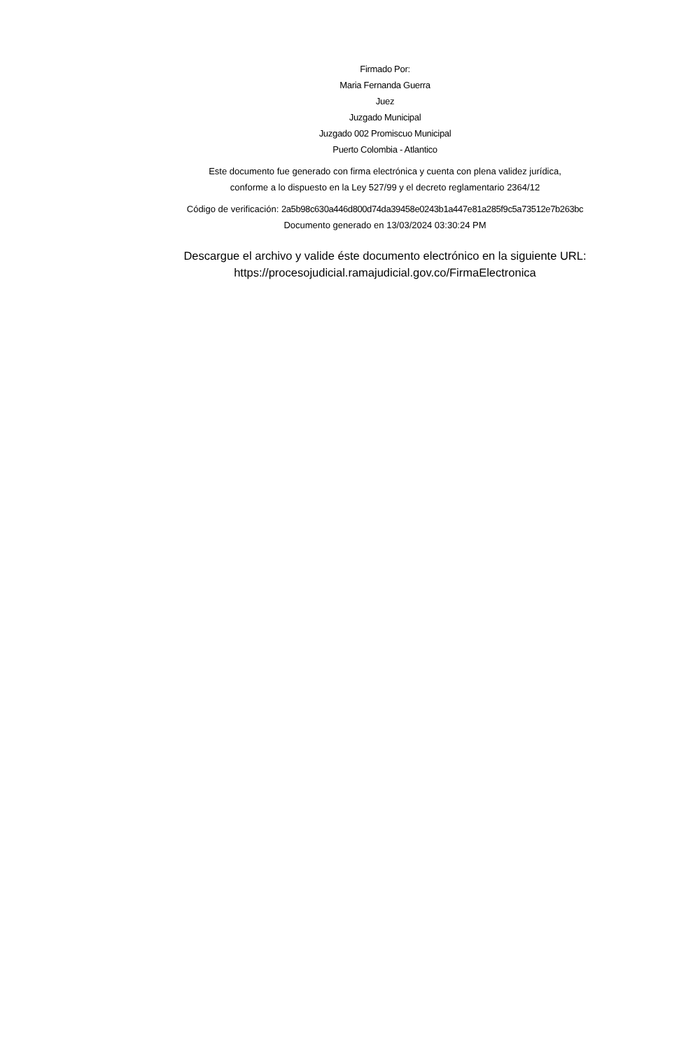Firmado Por:
Maria Fernanda Guerra
Juez
Juzgado Municipal
Juzgado 002 Promiscuo Municipal
Puerto Colombia - Atlantico
Este documento fue generado con firma electrónica y cuenta con plena validez jurídica,
conforme a lo dispuesto en la Ley 527/99 y el decreto reglamentario 2364/12
Código de verificación: 2a5b98c630a446d800d74da39458e0243b1a447e81a285f9c5a73512e7b263bc
Documento generado en 13/03/2024 03:30:24 PM
Descargue el archivo y valide éste documento electrónico en la siguiente URL:
https://procesojudicial.ramajudicial.gov.co/FirmaElectronica